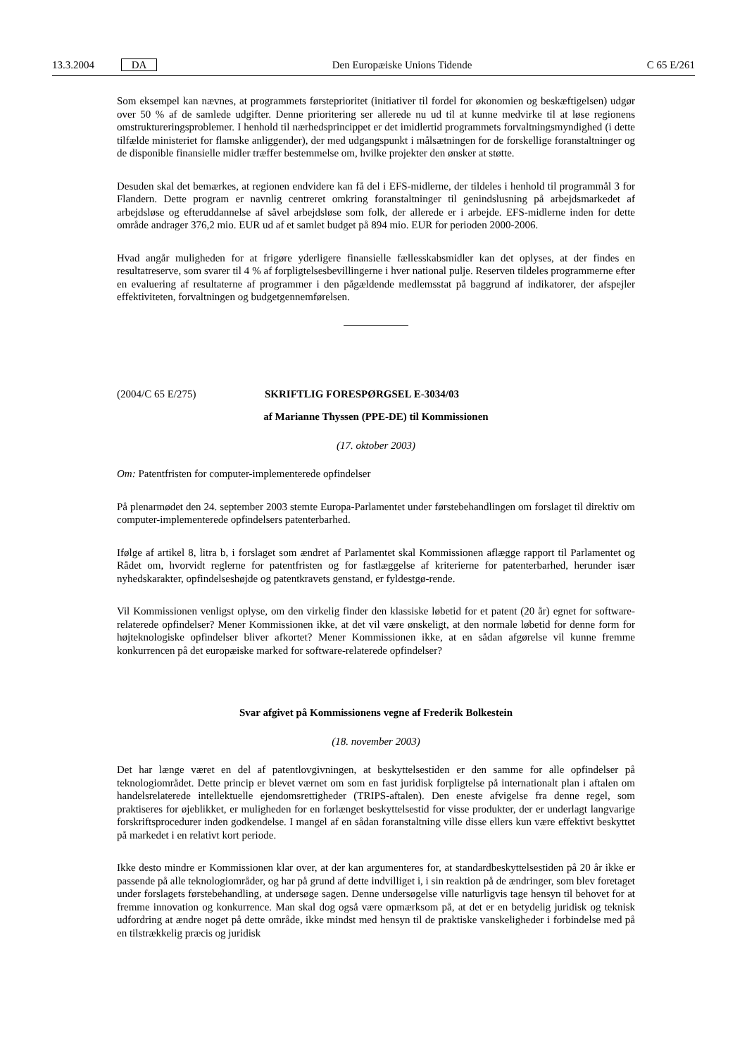13.3.2004 DA Den Europæiske Unions Tidende C 65 E/261
Som eksempel kan nævnes, at programmets førsteprioritet (initiativer til fordel for økonomien og beskæftigelsen) udgør over 50 % af de samlede udgifter. Denne prioritering ser allerede nu ud til at kunne medvirke til at løse regionens omstruktureringsproblemer. I henhold til nærhedsprincippet er det imidlertid programmets forvaltningsmyndighed (i dette tilfælde ministeriet for flamske anliggender), der med udgangspunkt i målsætningen for de forskellige foranstaltninger og de disponible finansielle midler træffer bestemmelse om, hvilke projekter den ønsker at støtte.
Desuden skal det bemærkes, at regionen endvidere kan få del i EFS-midlerne, der tildeles i henhold til programmål 3 for Flandern. Dette program er navnlig centreret omkring foranstaltninger til genindslusning på arbejdsmarkedet af arbejdsløse og efteruddannelse af såvel arbejdsløse som folk, der allerede er i arbejde. EFS-midlerne inden for dette område andrager 376,2 mio. EUR ud af et samlet budget på 894 mio. EUR for perioden 2000-2006.
Hvad angår muligheden for at frigøre yderligere finansielle fællesskabsmidler kan det oplyses, at der findes en resultatreserve, som svarer til 4 % af forpligtelsesbevillingerne i hver national pulje. Reserven tildeles programmerne efter en evaluering af resultaterne af programmer i den pågældende medlemsstat på baggrund af indikatorer, der afspejler effektiviteten, forvaltningen og budgetgennemførelsen.
(2004/C 65 E/275) SKRIFTLIG FORESPØRGSEL E-3034/03
af Marianne Thyssen (PPE-DE) til Kommissionen
(17. oktober 2003)
Om: Patentfristen for computer-implementerede opfindelser
På plenarmødet den 24. september 2003 stemte Europa-Parlamentet under førstebehandlingen om forslaget til direktiv om computer-implementerede opfindelsers patenterbarhed.
Ifølge af artikel 8, litra b, i forslaget som ændret af Parlamentet skal Kommissionen aflægge rapport til Parlamentet og Rådet om, hvorvidt reglerne for patentfristen og for fastlæggelse af kriterierne for patenterbarhed, herunder især nyhedskarakter, opfindelseshøjde og patentkravets genstand, er fyldestgø-rende.
Vil Kommissionen venligst oplyse, om den virkelig finder den klassiske løbetid for et patent (20 år) egnet for software-relaterede opfindelser? Mener Kommissionen ikke, at det vil være ønskeligt, at den normale løbetid for denne form for højteknologiske opfindelser bliver afkortet? Mener Kommissionen ikke, at en sådan afgørelse vil kunne fremme konkurrencen på det europæiske marked for software-relaterede opfindelser?
Svar afgivet på Kommissionens vegne af Frederik Bolkestein
(18. november 2003)
Det har længe været en del af patentlovgivningen, at beskyttelsestiden er den samme for alle opfindelser på teknologiområdet. Dette princip er blevet værnet om som en fast juridisk forpligtelse på internationalt plan i aftalen om handelsrelaterede intellektuelle ejendomsrettigheder (TRIPS-aftalen). Den eneste afvigelse fra denne regel, som praktiseres for øjeblikket, er muligheden for en forlænget beskyttelsestid for visse produkter, der er underlagt langvarige forskriftsprocedurer inden godkendelse. I mangel af en sådan foranstaltning ville disse ellers kun være effektivt beskyttet på markedet i en relativt kort periode.
Ikke desto mindre er Kommissionen klar over, at der kan argumenteres for, at standardbeskyttelsestiden på 20 år ikke er passende på alle teknologiområder, og har på grund af dette indvilliget i, i sin reaktion på de ændringer, som blev foretaget under forslagets førstebehandling, at undersøge sagen. Denne undersøgelse ville naturligvis tage hensyn til behovet for at fremme innovation og konkurrence. Man skal dog også være opmærksom på, at det er en betydelig juridisk og teknisk udfordring at ændre noget på dette område, ikke mindst med hensyn til de praktiske vanskeligheder i forbindelse med på en tilstrækkelig præcis og juridisk